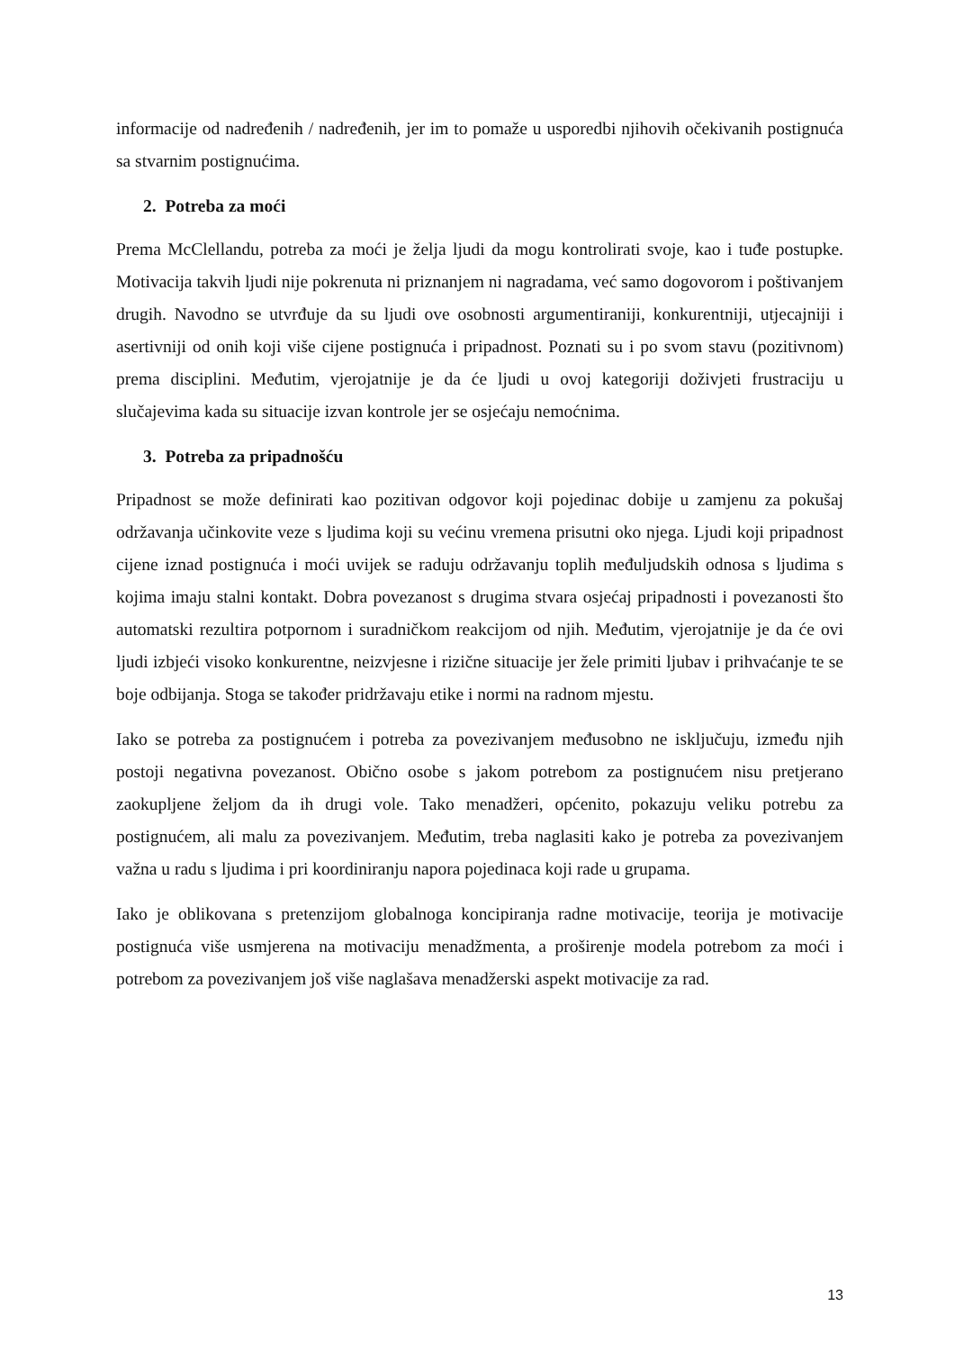informacije od nadređenih / nadređenih, jer im to pomaže u usporedbi njihovih očekivanih postignuća sa stvarnim postignućima.
2. Potreba za moći
Prema McClellandu, potreba za moći je želja ljudi da mogu kontrolirati svoje, kao i tuđe postupke. Motivacija takvih ljudi nije pokrenuta ni priznanjem ni nagradama, već samo dogovorom i poštivanjem drugih. Navodno se utvrđuje da su ljudi ove osobnosti argumentiraniji, konkurentniji, utjecajniji i asertivniji od onih koji više cijene postignuća i pripadnost. Poznati su i po svom stavu (pozitivnom) prema disciplini. Međutim, vjerojatnije je da će ljudi u ovoj kategoriji doživjeti frustraciju u slučajevima kada su situacije izvan kontrole jer se osjećaju nemoćnima.
3. Potreba za pripadnošću
Pripadnost se može definirati kao pozitivan odgovor koji pojedinac dobije u zamjenu za pokušaj održavanja učinkovite veze s ljudima koji su većinu vremena prisutni oko njega. Ljudi koji pripadnost cijene iznad postignuća i moći uvijek se raduju održavanju toplih međuljudskih odnosa s ljudima s kojima imaju stalni kontakt. Dobra povezanost s drugima stvara osjećaj pripadnosti i povezanosti što automatski rezultira potpornom i suradničkom reakcijom od njih. Međutim, vjerojatnije je da će ovi ljudi izbjeći visoko konkurentne, neizvjesne i rizične situacije jer žele primiti ljubav i prihvaćanje te se boje odbijanja. Stoga se također pridržavaju etike i normi na radnom mjestu.
Iako se potreba za postignućem i potreba za povezivanjem međusobno ne isključuju, između njih postoji negativna povezanost. Obično osobe s jakom potrebom za postignućem nisu pretjerano zaokupljene željom da ih drugi vole. Tako menadžeri, općenito, pokazuju veliku potrebu za postignućem, ali malu za povezivanjem. Međutim, treba naglasiti kako je potreba za povezivanjem važna u radu s ljudima i pri koordiniranju napora pojedinaca koji rade u grupama.
Iako je oblikovana s pretenzijom globalnoga koncipiranja radne motivacije, teorija je motivacije postignuća više usmjerena na motivaciju menadžmenta, a proširenje modela potrebom za moći i potrebom za povezivanjem još više naglašava menadžerski aspekt motivacije za rad.
13